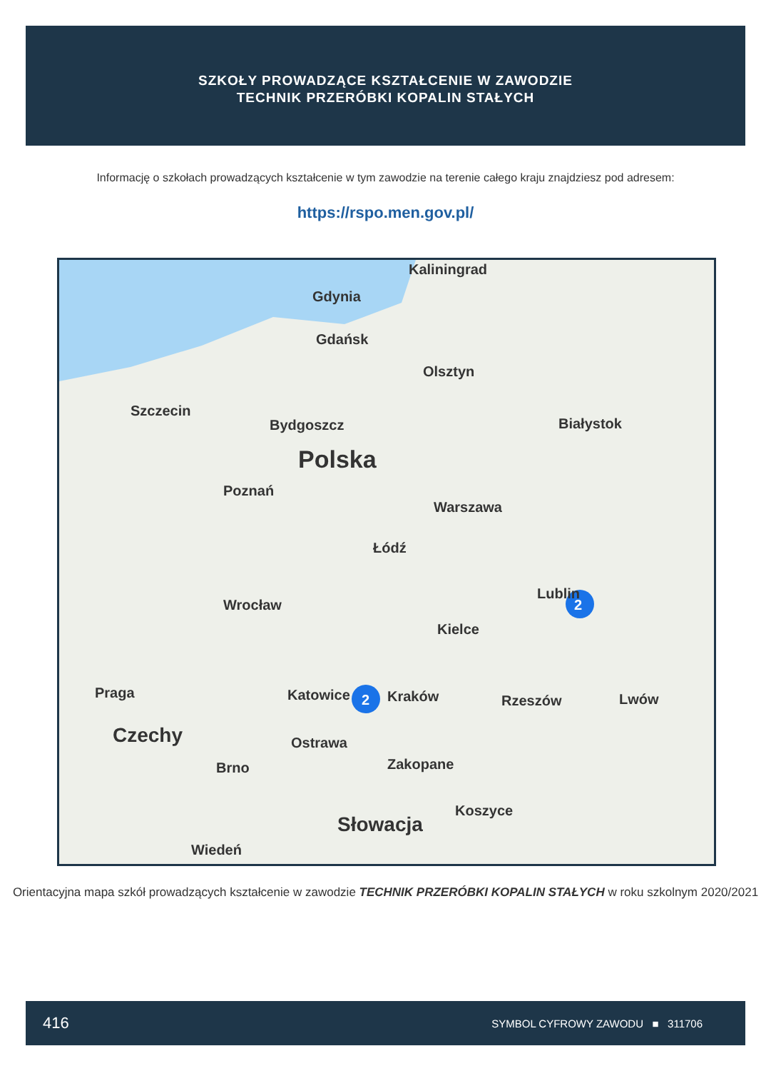SZKOŁY PROWADZĄCE KSZTAŁCENIE W ZAWODZIE
TECHNIK PRZERÓBKI KOPALIN STAŁYCH
Informację o szkołach prowadzących kształcenie w tym zawodzie na terenie całego kraju znajdziesz pod adresem:
https://rspo.men.gov.pl/
Kaliningrad
Gdynia
Gdańsk
Olsztyn
Szczecin
Bydgoszcz Białystok
Polska
Poznań
Warszawa
Łódź
Wrocław
Lublin
2
Kielce
Katowice 2 Kraków Rzeszów Lwów Praga
Czechy Ostrawa
Brno Zakopane
Koszyce
Słowacja
Wiedeń
Orientacyjna mapa szkół prowadzących kształcenie w zawodzie TECHNIK PRZERÓBKI KOPALIN STAŁYCH w roku szkolnym 2020/2021
416 SYMBOL CYFROWY ZAWODU ■ 311706